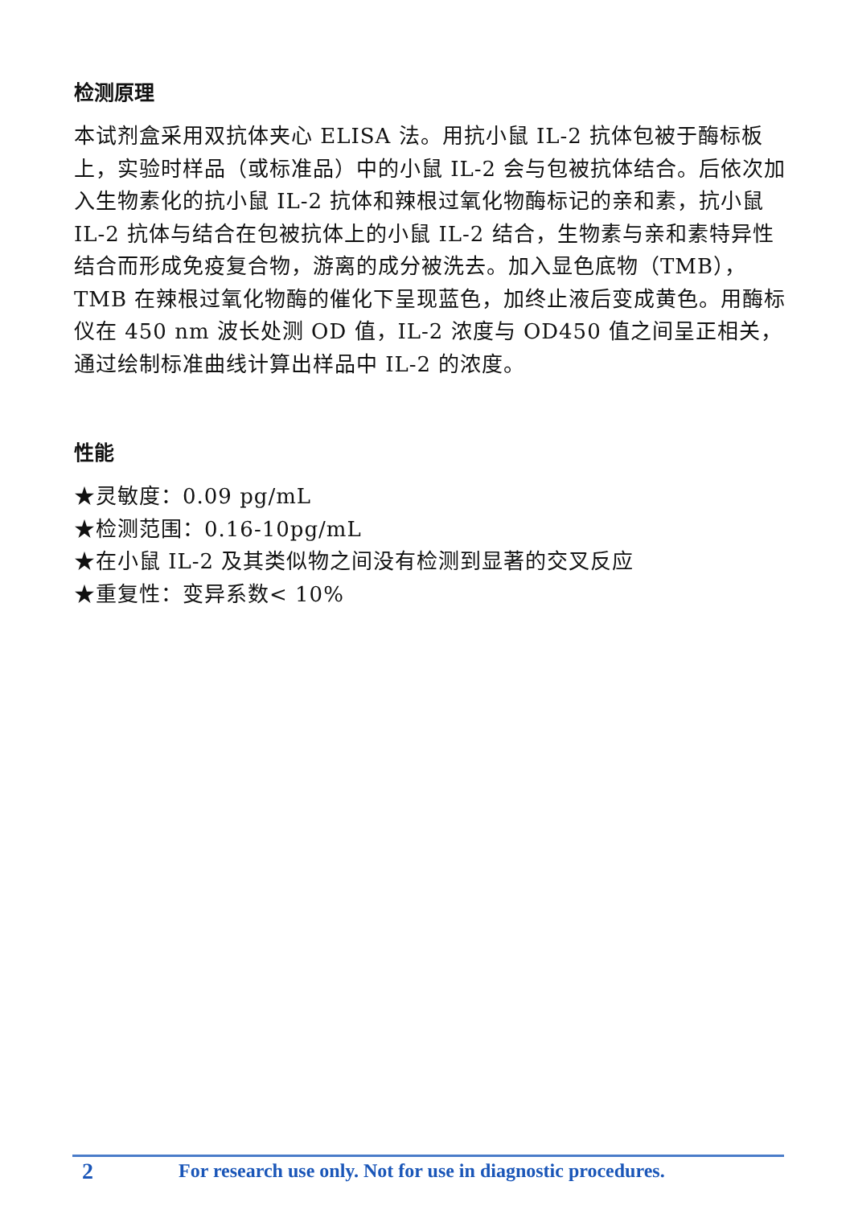检测原理
本试剂盒采用双抗体夹心 ELISA 法。用抗小鼠 IL-2 抗体包被于酶标板上，实验时样品（或标准品）中的小鼠 IL-2 会与包被抗体结合。后依次加入生物素化的抗小鼠 IL-2 抗体和辣根过氧化物酶标记的亲和素，抗小鼠 IL-2 抗体与结合在包被抗体上的小鼠 IL-2 结合，生物素与亲和素特异性结合而形成免疫复合物，游离的成分被洗去。加入显色底物（TMB），TMB 在辣根过氧化物酶的催化下呈现蓝色，加终止液后变成黄色。用酶标仪在 450 nm 波长处测 OD 值，IL-2 浓度与 OD450 值之间呈正相关，通过绘制标准曲线计算出样品中 IL-2 的浓度。
性能
★灵敏度：0.09 pg/mL
★检测范围：0.16-10pg/mL
★在小鼠 IL-2 及其类似物之间没有检测到显著的交叉反应
★重复性：变异系数< 10%
2 For research use only. Not for use in diagnostic procedures.